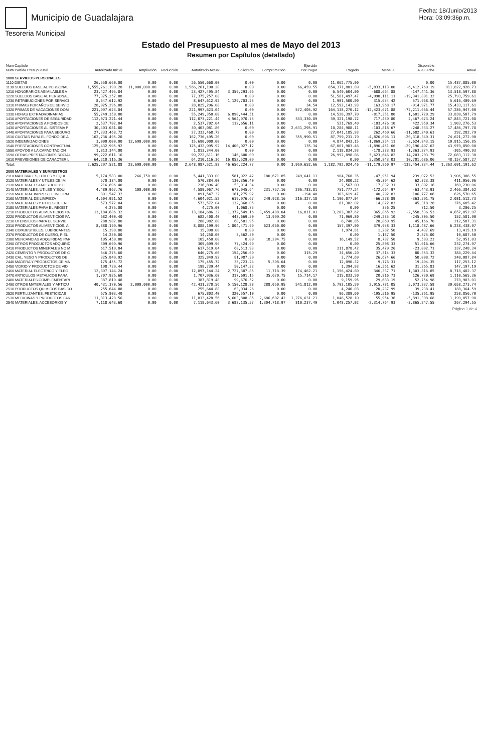Municipio de Guadalajara
Tesoreria Municipal
Fecha: 18/Junio/2013
Hora: 03:09:36p.m.
Estado del Presupuesto al mes de Mayo del 2013
Resumen por Capítulos (detallado)
| Num Capitulo Num Partida Presupuestal | Autorizado Inicial | Ampliación | Reducción | Autorizado Actual | Solicitado | Comprometido | Ejercido Por Pagar | Pagado | Mensual | Disponible A la Fecha | Anual |
| --- | --- | --- | --- | --- | --- | --- | --- | --- | --- | --- | --- |
| 1000 SERVICIOS PERSONALES | | | | | | | | | | | |
| 1110 DIETAS | 26,550,660.00 | 0.00 | 0.00 | 26,550,660.00 | 0.00 | 0.00 | 0.00 | 11,062,775.00 | | 0.00 | 15,487,885.00 |
| 1130 SUELDOS BASE AL PERSONAL | 1,555,261,190.28 | 11,000,000.00 | 0.00 | 1,566,261,190.28 | 0.00 | 0.00 | 66,459.55 | 654,371,801.89 | -5,833,113.00 | -6,412,760.19 | 911,822,928.73 |
| 1210 HONORARIOS ASIMILABLES A | 23,427,495.84 | 0.00 | 0.00 | 23,427,495.84 | 3,359,293.96 | 0.00 | 0.00 | 6,549,604.00 | -688,664.88 | -147,441.36 | 13,518,597.88 |
| 1220 SUELDOS BASE AL PERSONAL | 77,375,257.08 | 0.00 | 0.00 | 77,375,257.08 | 0.00 | 0.00 | 0.00 | 51,581,497.47 | -4,990,111.11 | -19,341,801.32 | 25,793,759.61 |
| 1230 RETRIBUCIONES POR SERVICI | 8,647,612.92 | 0.00 | 0.00 | 8,647,612.92 | 1,129,703.23 | 0.00 | 0.00 | 1,901,500.00 | 315,654.42 | 571,968.52 | 5,616,409.69 |
| 1310 PRIMAS POR AÑOS DE SERVIC | 28,025,296.08 | 0.00 | 0.00 | 28,025,296.08 | 0.00 | 0.00 | 34.54 | 12,592,143.93 | 163,968.17 | -914,971.77 | 15,433,117.61 |
| 1320 PRIMAS DE VACACIONES DOM | 221,997,623.04 | 0.00 | 0.00 | 221,997,623.04 | 0.00 | 0.00 | 572,405.92 | 164,138,270.12 | -12,423,671.88 | -72,211,666.44 | 57,286,947.00 |
| 1330 HORAS EXTRAORDINARIAS | 55,249,350.00 | 0.00 | 0.00 | 55,249,350.00 | 6,890,444.51 | 0.00 | 0.00 | 14,528,397.70 | -817,351.80 | 1,601,720.29 | 33,830,507.79 |
| 1410 APORTACIONES DE SEGURIDAD | 112,073,221.44 | 0.00 | 0.00 | 112,073,221.44 | 4,564,970.75 | 0.00 | 343,330.89 | 39,321,198.72 | 717,439.80 | 2,467,673.24 | 67,843,721.08 |
| 1420 APORTACIONES A FONDOS DE | 2,537,702.04 | 0.00 | 0.00 | 2,537,702.04 | 112,656.11 | 0.00 | 0.00 | 521,769.40 | -103,476.10 | 422,950.34 | 1,903,276.53 |
| 1430 APORTACIONES AL SISTEMA P | 30,403,081.80 | 0.00 | 0.00 | 30,403,081.80 | 0.00 | 0.00 | 2,631,295.91 | 10,284,988.11 | -103,818.67 | -248,333.27 | 17,486,797.78 |
| 1440 APORTACIONES PARA SEGURO | 27,333,468.72 | 0.00 | 0.00 | 27,333,468.72 | 0.00 | 0.00 | 0.00 | 27,041,185.93 | 262,460.66 | -11,682,240.63 | 292,282.79 |
| 1510 CUOTAS PARA EL FONDO DE A | 162,736,495.20 | 0.00 | 0.00 | 162,736,495.20 | 0.00 | 0.00 | 355,990.51 | 87,759,231.79 | -4,826,096.11 | -20,318,349.31 | 74,621,272.90 |
| 1520 INDEMNIZACIONES | 3,000,000.00 | 12,690,000.00 | 0.00 | 15,690,000.00 | 0.00 | 0.00 | 0.00 | 4,874,843.15 | -1,869,254.11 | -3,624,843.15 | 10,815,156.85 |
| 1540 PRESTACIONES CONTRACTUAL | 125,432,995.92 | 0.00 | 0.00 | 125,432,995.92 | 14,400,027.12 | 0.00 | 135.34 | 67,061,983.46 | -1,896,451.66 | -29,196,497.62 | 43,970,850.00 |
| 1550 APOYOS A LA CAPACITACION | 1,813,344.00 | 0.00 | 0.00 | 1,813,344.00 | 0.00 | 0.00 | 0.00 | 2,118,834.93 | -178,373.93 | -1,363,274.93 | -305,490.93 |
| 1590 OTRAS PRESTACIONES SOCIAL | 99,222,611.16 | 0.00 | 0.00 | 99,222,611.16 | 146,600.00 | 0.00 | 0.00 | 26,992,898.86 | 5,623,646.82 | 14,203,203.79 | 72,083,112.30 |
| 1610 PREVISIONES DE CARACTER L | 64,210,116.36 | 0.00 | 0.00 | 64,210,116.36 | 16,052,529.09 | 0.00 | 0.00 | 0.00 | 5,350,843.03 | 10,701,686.06 | 48,157,587.27 |
| Total: | 2,625,297,521.88 | 23,690,000.00 | 0.00 | 2,648,987,521.88 | 46,656,224.77 | 0.00 | 3,969,652.66 | 1,182,702,924.46 | -11,179,960.97 | -139,454,834.44 | 1,363,691,191.62 |
| 2000 MATERIALES Y SUMINISTROS | | | | | | | | | | | |
| 2110 MATERIALES, UTILES Y EQUI | 5,174,583.00 | 266,750.00 | 0.00 | 5,441,333.00 | 581,922.42 | 180,671.85 | 249,641.11 | 904,768.35 | -47,951.94 | 239,072.52 | 3,906,386.55 |
| 2120 MATERIALES Y UTILES DE IM | 570,384.00 | 0.00 | 0.00 | 570,384.00 | 130,356.40 | 0.00 | 0.00 | 24,980.22 | 45,394.62 | 62,323.38 | 411,056.96 |
| 2130 MATERIAL ESTADISTICO Y GE | 216,896.40 | 0.00 | 0.00 | 216,896.40 | 53,914.34 | 0.00 | 0.00 | 2,567.00 | 17,832.31 | 33,892.16 | 160,230.06 |
| 2140 MATERIALES, UTILES Y EQUI | 4,489,967.76 | 100,000.00 | 0.00 | 4,589,967.76 | 673,945.64 | 231,757.16 | 296,783.81 | 751,777.24 | -172,664.97 | -63,443.93 | 2,466,384.62 |
| 2150 MATERIAL IMPRESO E INFORM | 891,547.32 | 0.00 | 0.00 | 891,547.32 | 161,275.92 | 0.00 | -194.40 | 103,619.47 | 40,292.83 | 106,777.06 | 626,570.65 |
| 2160 MATERIAL DE LIMPIEZA | 4,604,921.52 | 0.00 | 0.00 | 4,604,921.52 | 619,976.67 | 249,928.16 | 216,327.18 | 1,196,077.04 | -66,278.89 | -363,591.75 | 2,081,512.73 |
| 2170 MATERIALES Y UTILES DE EN | 573,572.04 | 0.00 | 0.00 | 573,572.04 | 132,368.05 | 0.00 | 0.00 | 61,302.02 | 14,822.83 | 45,318.28 | 376,685.42 |
| 2180 MATERIALES PARA EL REGIST | 4,275.00 | 0.00 | 0.00 | 4,275.00 | 1,068.75 | 0.00 | 0.00 | 0.00 | 356.25 | 712.50 | 3,206.25 |
| 2210 PRODUCTOS ALIMENTICIOS PA | 13,184,686.32 | 0.00 | 0.00 | 13,184,686.32 | 1,372,549.16 | 3,459,488.04 | 16,811.01 | 3,203,307.62 | 365,865.92 | -2,558,536.53 | 4,657,852.97 |
| 2220 PRODUCTOS ALIMENTICIOS PA | 682,400.40 | 0.00 | 0.00 | 682,400.40 | 443,669.50 | 13,999.20 | 0.00 | 71,969.80 | -249,235.10 | -245,305.50 | 152,581.90 |
| 2230 UTENSILIOS PARA EL SERVIC | 288,982.80 | 0.00 | 0.00 | 288,982.80 | 68,501.95 | 0.00 | 0.00 | 6,740.85 | 20,860.95 | 45,166.70 | 212,587.31 |
| 2310 PRODUCTOS ALIMENTICIOS, A | 8,888,199.96 | 0.00 | 0.00 | 8,888,199.96 | 1,804,471.99 | 623,060.00 | 0.00 | 157,397.00 | 379,958.33 | 1,118,487.66 | 6,238,438.97 |
| 2340 COMBUSTIBLES, LUBRICANTES | 15,390.00 | 0.00 | 0.00 | 15,390.00 | 0.00 | 0.00 | 0.00 | 1,974.81 | 1,282.50 | 4,437.69 | 13,415.19 |
| 2370 PRODUCTOS DE CUERO, PIEL | 14,250.00 | 0.00 | 0.00 | 14,250.00 | 3,562.50 | 0.00 | 0.00 | 0.00 | 1,187.50 | 2,375.00 | 10,687.50 |
| 2380 MERCANCIAS ADQUIRIDAS PAR | 105,450.00 | 0.00 | 0.00 | 105,450.00 | 0.00 | 18,204.75 | 0.00 | 16,149.52 | 8,787.50 | 9,583.23 | 52,951.03 |
| 2390 OTROS PRODUCTOS ADQUIRID | 309,699.96 | 0.00 | 0.00 | 309,699.96 | 77,424.99 | 0.00 | 0.00 | 0.00 | 25,808.33 | 51,616.66 | 232,274.97 |
| 2410 PRODUCTOS MINERALES NO M | 617,519.04 | 0.00 | 0.00 | 617,519.04 | 68,513.93 | 0.00 | 0.00 | 211,878.42 | 35,479.26 | -23,092.71 | 337,248.34 |
| 2420 CEMENTO Y PRODUCTOS DE C | 646,275.60 | 0.00 | 0.00 | 646,275.60 | 154,256.69 | 0.00 | 315.29 | 34,656.20 | 37,314.33 | 80,353.32 | 384,229.44 |
| 2430 CAL, YESO Y PRODUCTOS DE | 325,849.92 | 0.00 | 0.00 | 325,849.92 | 81,987.39 | 0.00 | 0.00 | 3,774.69 | 26,674.66 | 50,008.72 | 240,087.84 |
| 2440 MADERA Y PRODUCTOS DE MA | 175,455.72 | 0.00 | 0.00 | 175,455.72 | 35,723.24 | 5,398.64 | 0.00 | 12,090.32 | 9,776.31 | 19,494.35 | 117,253.12 |
| 2450 VIDRIO Y PRODUCTOS DE VID | 198,739.44 | 0.00 | 0.00 | 198,739.44 | 50,147.32 | 0.00 | 0.00 | 1,394.93 | 16,561.62 | 31,365.83 | 147,197.19 |
| 2460 MATERIAL ELECTRICO Y ELEC | 12,897,144.24 | 0.00 | 0.00 | 12,897,144.24 | 2,727,387.85 | 11,718.39 | 174,462.21 | 1,156,424.80 | 346,337.71 | 1,303,816.85 | 8,718,482.37 |
| 2470 ARTICULOS METALICOS PARA | 1,707,936.60 | 0.00 | 0.00 | 1,707,936.60 | 317,691.15 | 35,670.75 | 15,714.17 | 215,833.50 | 20,816.73 | 126,730.68 | 1,110,565.36 |
| 2480 MATERIALES COMPLEMENTARI | 387,819.48 | 0.00 | 0.00 | 387,819.48 | 99,676.52 | 0.00 | 0.00 | 9,159.95 | 29,683.19 | 52,754.98 | 278,983.01 |
| 2490 OTROS MATERIALES Y ARTICU | 40,431,370.56 | 2,000,000.00 | 0.00 | 42,431,370.56 | 5,150,128.28 | 288,050.95 | 541,812.00 | 5,793,105.59 | 2,915,781.05 | 5,073,337.58 | 30,658,273.74 |
| 2510 PRODUCTOS QUIMICOS BASICO | 255,644.88 | 0.00 | 0.00 | 255,644.88 | 63,034.26 | 0.00 | 0.00 | 4,246.03 | 20,237.99 | 39,238.41 | 188,364.59 |
| 2520 FERTILIZANTES, PESTICIDAS | 675,803.40 | 0.00 | 0.00 | 675,803.40 | 320,557.10 | 0.00 | 0.00 | 96,389.60 | -195,516.95 | -135,361.95 | 258,856.70 |
| 2530 MEDICINAS Y PRODUCTOS FAR | 11,813,428.56 | 0.00 | 0.00 | 11,813,428.56 | 5,603,808.85 | 2,686,602.42 | 1,276,631.21 | 1,046,528.10 | 55,954.36 | -5,891,308.68 | 1,199,857.98 |
| 2540 MATERIALES, ACCESORIOS Y | 7,118,643.60 | 0.00 | 0.00 | 7,118,643.60 | 3,688,135.57 | 1,304,718.97 | 810,237.49 | 1,048,257.02 | -2,314,764.93 | -3,865,247.55 | 267,294.55 |
Página 1 de 4